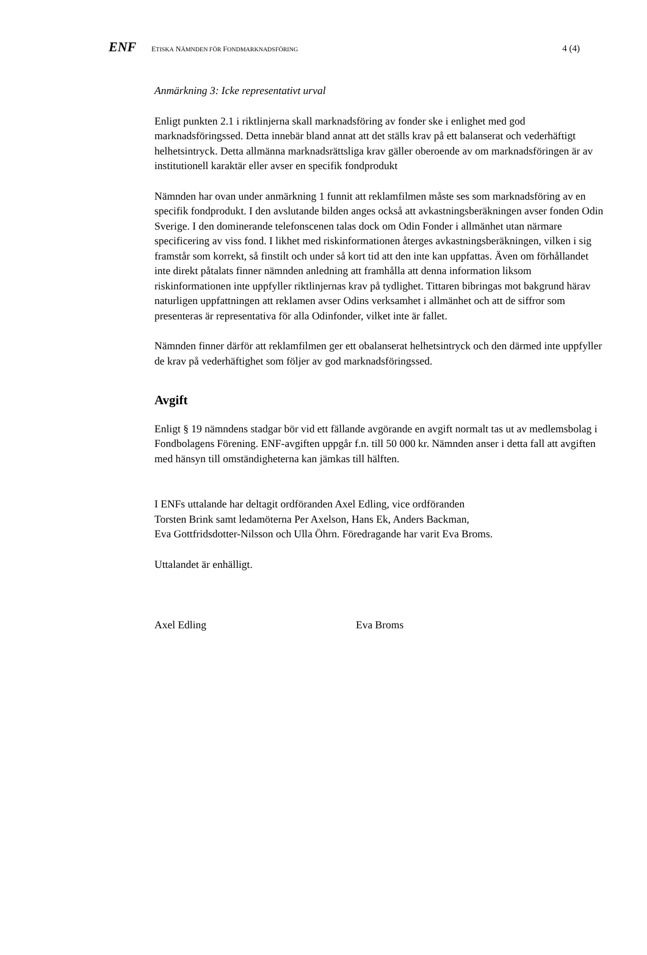ENF ETISKA NÄMNDEN FÖR FONDMARKNADSFÖRING 4 (4)
Anmärkning 3: Icke representativt urval
Enligt punkten 2.1 i riktlinjerna skall marknadsföring av fonder ske i enlighet med god marknadsföringssed. Detta innebär bland annat att det ställs krav på ett balanserat och vederhäftigt helhetsintryck. Detta allmänna marknadsrättsliga krav gäller oberoende av om marknadsföringen är av institutionell karaktär eller avser en specifik fondprodukt
Nämnden har ovan under anmärkning 1 funnit att reklamfilmen måste ses som marknadsföring av en specifik fondprodukt. I den avslutande bilden anges också att avkastningsberäkningen avser fonden Odin Sverige. I den dominerande telefonscenen talas dock om Odin Fonder i allmänhet utan närmare specificering av viss fond. I likhet med riskinformationen återges avkastningsberäkningen, vilken i sig framstår som korrekt, så finstilt och under så kort tid att den inte kan uppfattas. Även om förhållandet inte direkt påtalats finner nämnden anledning att framhålla att denna information liksom riskinformationen inte uppfyller riktlinjernas krav på tydlighet. Tittaren bibringas mot bakgrund härav naturligen uppfattningen att reklamen avser Odins verksamhet i allmänhet och att de siffror som presenteras är representativa för alla Odinfonder, vilket inte är fallet.
Nämnden finner därför att reklamfilmen ger ett obalanserat helhetsintryck och den därmed inte uppfyller de krav på vederhäftighet som följer av god marknadsföringssed.
Avgift
Enligt § 19 nämndens stadgar bör vid ett fällande avgörande en avgift normalt tas ut av medlemsbolag i Fondbolagens Förening. ENF-avgiften uppgår f.n. till 50 000 kr. Nämnden anser i detta fall att avgiften med hänsyn till omständigheterna kan jämkas till hälften.
I ENFs uttalande har deltagit ordföranden Axel Edling, vice ordföranden
Torsten Brink samt ledamöterna Per Axelson, Hans Ek, Anders Backman,
Eva Gottfridsdotter-Nilsson och Ulla Öhrn. Föredragande har varit Eva Broms.
Uttalandet är enhälligt.
Axel Edling Eva Broms